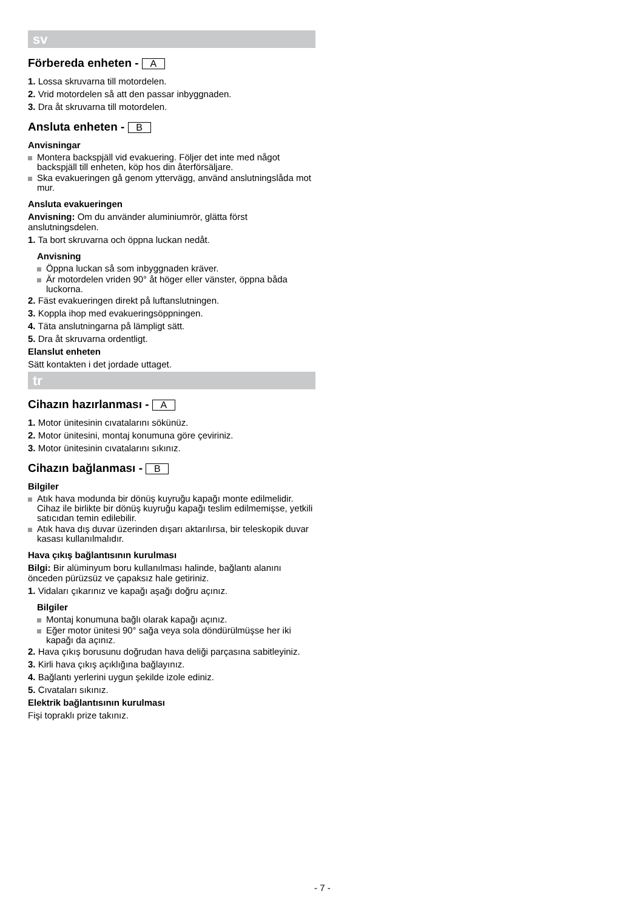sv
Förbereda enheten - A
1. Lossa skruvarna till motordelen.
2. Vrid motordelen så att den passar inbyggnaden.
3. Dra åt skruvarna till motordelen.
Ansluta enheten - B
Anvisningar
Montera backspjäll vid evakuering. Följer det inte med något backspjäll till enheten, köp hos din återförsäljare.
Ska evakueringen gå genom yttervägg, använd anslutningslåda mot mur.
Ansluta evakueringen
Anvisning: Om du använder aluminiumrör, glätta först anslutningsdelen.
1. Ta bort skruvarna och öppna luckan nedåt.
Anvisning
Öppna luckan så som inbyggnaden kräver.
Är motordelen vriden 90° åt höger eller vänster, öppna båda luckorna.
2. Fäst evakueringen direkt på luftanslutningen.
3. Koppla ihop med evakueringsöppningen.
4. Täta anslutningarna på lämpligt sätt.
5. Dra åt skruvarna ordentligt.
Elanslut enheten
Sätt kontakten i det jordade uttaget.
tr
Cihazın hazırlanması - A
1. Motor ünitesinin cıvatalarını sökünüz.
2. Motor ünitesini, montaj konumuna göre çeviriniz.
3. Motor ünitesinin cıvatalarını sıkınız.
Cihazın bağlanması - B
Bilgiler
Atık hava modunda bir dönüş kuyruğu kapağı monte edilmelidir. Cihaz ile birlikte bir dönüş kuyruğu kapağı teslim edilmemişse, yetkili satıcıdan temin edilebilir.
Atık hava dış duvar üzerinden dışarı aktarılırsa, bir teleskopik duvar kasası kullanılmalıdır.
Hava çıkış bağlantısının kurulması
Bilgi: Bir alüminyum boru kullanılması halinde, bağlantı alanını önceden pürüzsüz ve çapaksız hale getiriniz.
1. Vidaları çıkarınız ve kapağı aşağı doğru açınız.
Bilgiler
Montaj konumuna bağlı olarak kapağı açınız.
Eğer motor ünitesi 90° sağa veya sola döndürülmüşse her iki kapağı da açınız.
2. Hava çıkış borusunu doğrudan hava deliği parçasına sabitleyiniz.
3. Kirli hava çıkış açıklığına bağlayınız.
4. Bağlantı yerlerini uygun şekilde izole ediniz.
5. Cıvataları sıkınız.
Elektrik bağlantısının kurulması
Fişi topraklı prize takınız.
- 7 -